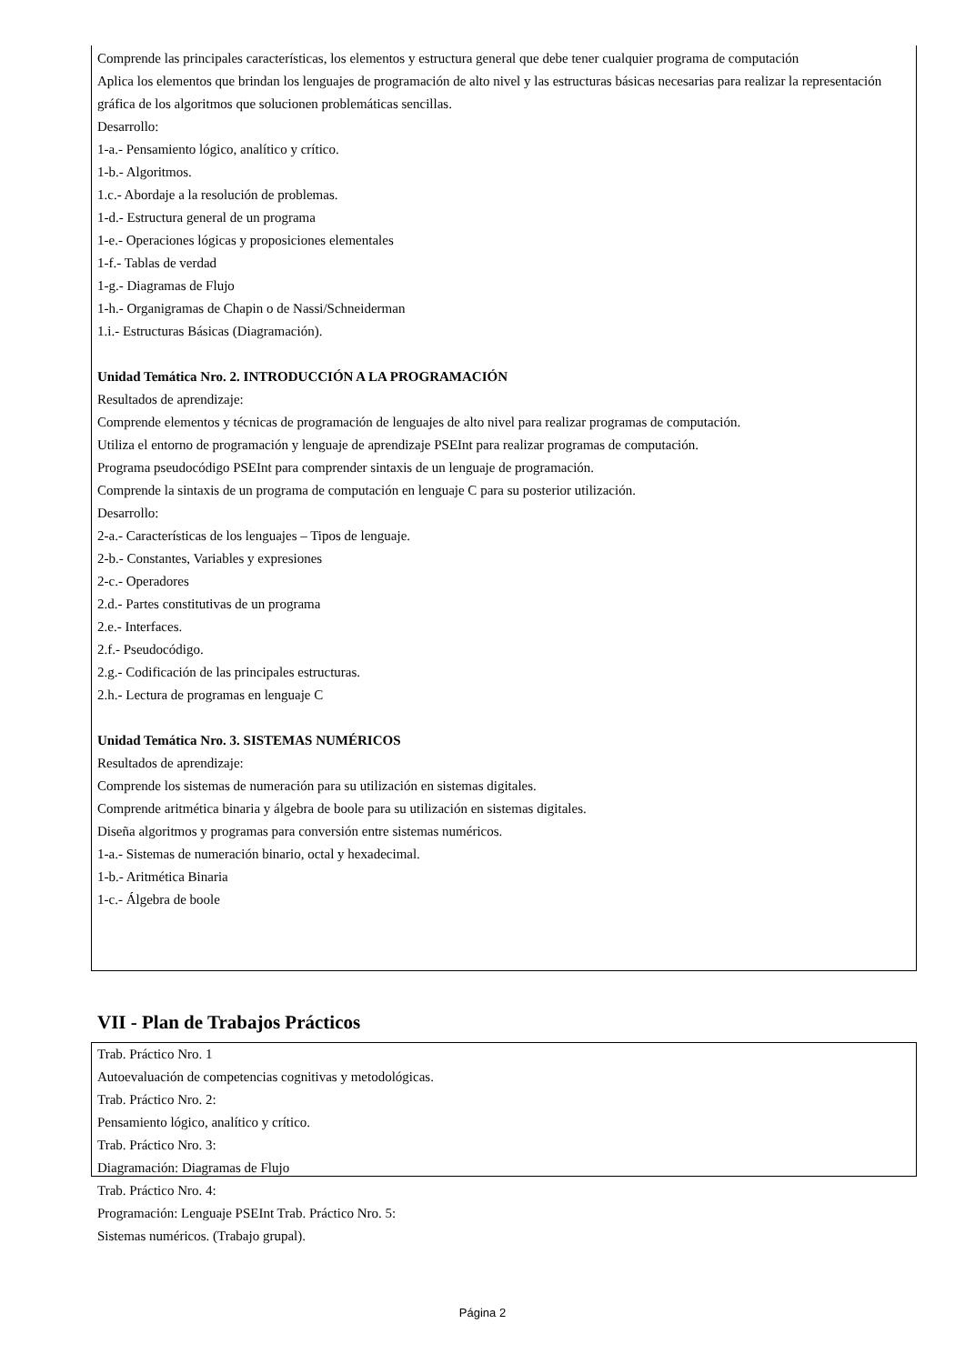Comprende las principales características, los elementos y estructura general que debe tener cualquier programa de computación
Aplica los elementos que brindan los lenguajes de programación de alto nivel y las estructuras básicas necesarias para realizar la representación gráfica de los algoritmos que solucionen problemáticas sencillas.
Desarrollo:
1-a.- Pensamiento lógico, analítico y crítico.
1-b.- Algoritmos.
1.c.- Abordaje a la resolución de problemas.
1-d.- Estructura general de un programa
1-e.- Operaciones lógicas y proposiciones elementales
1-f.- Tablas de verdad
1-g.- Diagramas de Flujo
1-h.- Organigramas de Chapin o de Nassi/Schneiderman
1.i.- Estructuras Básicas (Diagramación).
Unidad Temática Nro. 2. INTRODUCCIÓN A LA PROGRAMACIÓN
Resultados de aprendizaje:
Comprende elementos y técnicas de programación de lenguajes de alto nivel para realizar programas de computación.
Utiliza el entorno de programación y lenguaje de aprendizaje PSEInt para realizar programas de computación.
Programa pseudocódigo PSEInt para comprender sintaxis de un lenguaje de programación.
Comprende la sintaxis de un programa de computación en lenguaje C para su posterior utilización.
Desarrollo:
2-a.- Características de los lenguajes – Tipos de lenguaje.
2-b.- Constantes, Variables y expresiones
2-c.- Operadores
2.d.- Partes constitutivas de un programa
2.e.- Interfaces.
2.f.- Pseudocódigo.
2.g.- Codificación de las principales estructuras.
2.h.- Lectura de programas en lenguaje C
Unidad Temática Nro. 3. SISTEMAS NUMÉRICOS
Resultados de aprendizaje:
Comprende los sistemas de numeración para su utilización en sistemas digitales.
Comprende aritmética binaria y álgebra de boole para su utilización en sistemas digitales.
Diseña algoritmos y programas para conversión entre sistemas numéricos.
1-a.- Sistemas de numeración binario, octal y hexadecimal.
1-b.- Aritmética Binaria
1-c.- Álgebra de boole
VII - Plan de Trabajos Prácticos
Trab. Práctico Nro. 1
Autoevaluación de competencias cognitivas y metodológicas.
Trab. Práctico Nro. 2:
Pensamiento lógico, analítico y crítico.
Trab. Práctico Nro. 3:
Diagramación: Diagramas de Flujo
Trab. Práctico Nro. 4:
Programación: Lenguaje PSEInt Trab. Práctico Nro. 5:
Sistemas numéricos. (Trabajo grupal).
Página 2